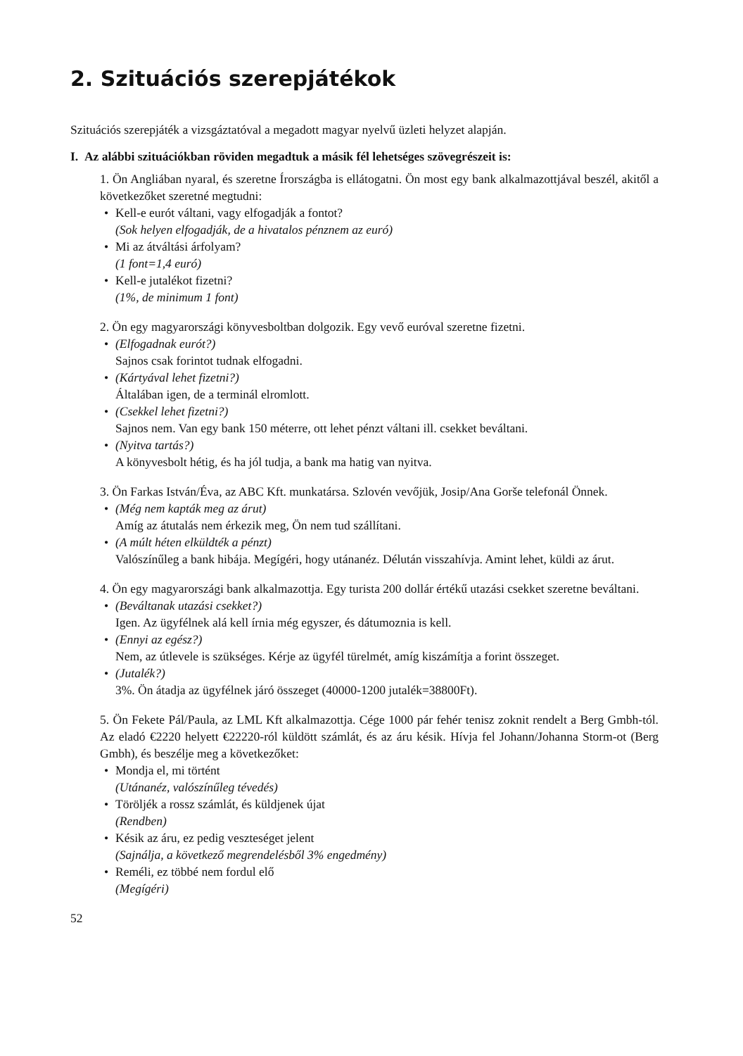2. Szituációs szerepjátékok
Szituációs szerepjáték a vizsgáztatóval a megadott magyar nyelvű üzleti helyzet alapján.
I. Az alábbi szituációkban röviden megadtuk a másik fél lehetséges szövegrészeit is:
1. Ön Angliában nyaral, és szeretne Írországba is ellátogatni. Ön most egy bank alkalmazottjával beszél, akitől a következőket szeretné megtudni:
• Kell-e eurót váltani, vagy elfogadják a fontot?
(Sok helyen elfogadják, de a hivatalos pénznem az euró)
• Mi az átváltási árfolyam?
(1 font=1,4 euró)
• Kell-e jutalékot fizetni?
(1%, de minimum 1 font)
2. Ön egy magyarországi könyvesboltban dolgozik. Egy vevő euróval szeretne fizetni.
• (Elfogadnak eurót?)
Sajnos csak forintot tudnak elfogadni.
• (Kártyával lehet fizetni?)
Általában igen, de a terminál elromlott.
• (Csekkel lehet fizetni?)
Sajnos nem. Van egy bank 150 méterre, ott lehet pénzt váltani ill. csekket beváltani.
• (Nyitva tartás?)
A könyvesbolt hétig, és ha jól tudja, a bank ma hatig van nyitva.
3. Ön Farkas István/Éva, az ABC Kft. munkatársa. Szlovén vevőjük, Josip/Ana Gorše telefonál Önnek.
• (Még nem kapták meg az árut)
Amíg az átutalás nem érkezik meg, Ön nem tud szállítani.
• (A múlt héten elküldték a pénzt)
Valószínűleg a bank hibája. Megígéri, hogy utánanéz. Délután visszahívja. Amint lehet, küldi az árut.
4. Ön egy magyarországi bank alkalmazottja. Egy turista 200 dollár értékű utazási csekket szeretne beváltani.
• (Beváltanak utazási csekket?)
Igen. Az ügyfélnek alá kell írnia még egyszer, és dátumoznia is kell.
• (Ennyi az egész?)
Nem, az útlevele is szükséges. Kérje az ügyfél türelmét, amíg kiszámítja a forint összeget.
• (Jutalék?)
3%. Ön átadja az ügyfélnek járó összeget (40000-1200 jutalék=38800Ft).
5. Ön Fekete Pál/Paula, az LML Kft alkalmazottja. Cége 1000 pár fehér tenisz zoknit rendelt a Berg Gmbh-tól. Az eladó €2220 helyett €22220-ról küldött számlát, és az áru késik. Hívja fel Johann/Johanna Storm-ot (Berg Gmbh), és beszélje meg a következőket:
• Mondja el, mi történt
(Utánanéz, valószínűleg tévedés)
• Töröljék a rossz számlát, és küldjenek újat
(Rendben)
• Késik az áru, ez pedig veszteséget jelent
(Sajnálja, a következő megrendelésből 3% engedmény)
• Reméli, ez többé nem fordul elő
(Megígéri)
52